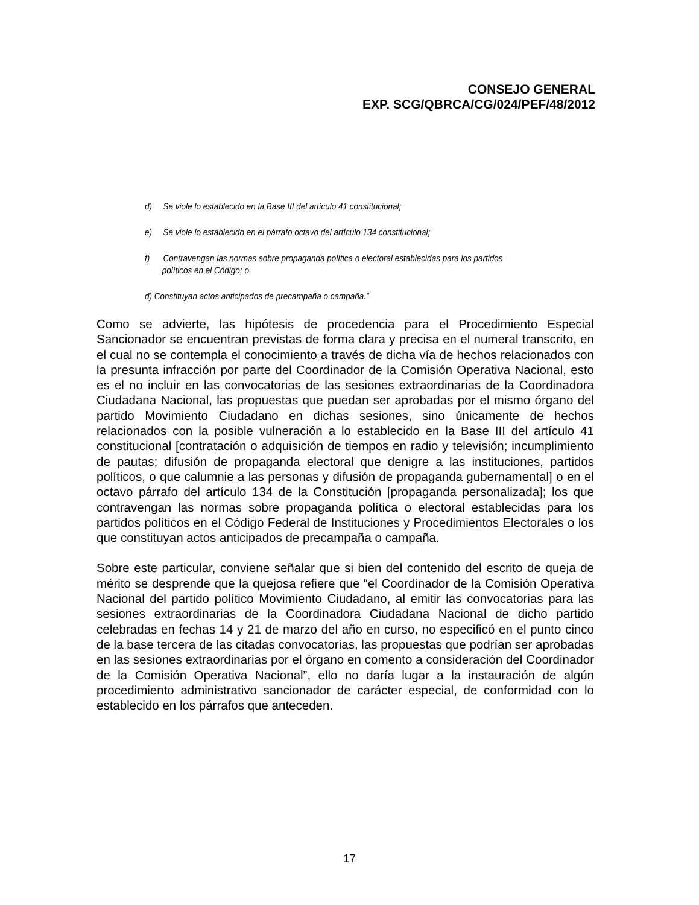CONSEJO GENERAL
EXP. SCG/QBRCA/CG/024/PEF/48/2012
d) Se viole lo establecido en la Base III del artículo 41 constitucional;
e) Se viole lo establecido en el párrafo octavo del artículo 134 constitucional;
f) Contravengan las normas sobre propaganda política o electoral establecidas para los partidos
políticos en el Código; o
d) Constituyan actos anticipados de precampaña o campaña.”
Como se advierte, las hipótesis de procedencia para el Procedimiento Especial Sancionador se encuentran previstas de forma clara y precisa en el numeral transcrito, en el cual no se contempla el conocimiento a través de dicha vía de hechos relacionados con la presunta infracción por parte del Coordinador de la Comisión Operativa Nacional, esto es el no incluir en las convocatorias de las sesiones extraordinarias de la Coordinadora Ciudadana Nacional, las propuestas que puedan ser aprobadas por el mismo órgano del partido Movimiento Ciudadano en dichas sesiones, sino únicamente de hechos relacionados con la posible vulneración a lo establecido en la Base III del artículo 41 constitucional [contratación o adquisición de tiempos en radio y televisión; incumplimiento de pautas; difusión de propaganda electoral que denigre a las instituciones, partidos políticos, o que calumnie a las personas y difusión de propaganda gubernamental] o en el octavo párrafo del artículo 134 de la Constitución [propaganda personalizada]; los que contravengan las normas sobre propaganda política o electoral establecidas para los partidos políticos en el Código Federal de Instituciones y Procedimientos Electorales o los que constituyan actos anticipados de precampaña o campaña.
Sobre este particular, conviene señalar que si bien del contenido del escrito de queja de mérito se desprende que la quejosa refiere que “el Coordinador de la Comisión Operativa Nacional del partido político Movimiento Ciudadano, al emitir las convocatorias para las sesiones extraordinarias de la Coordinadora Ciudadana Nacional de dicho partido celebradas en fechas 14 y 21 de marzo del año en curso, no especificó en el punto cinco de la base tercera de las citadas convocatorias, las propuestas que podrían ser aprobadas en las sesiones extraordinarias por el órgano en comento a consideración del Coordinador de la Comisión Operativa Nacional”, ello no daría lugar a la instauración de algún procedimiento administrativo sancionador de carácter especial, de conformidad con lo establecido en los párrafos que anteceden.
17